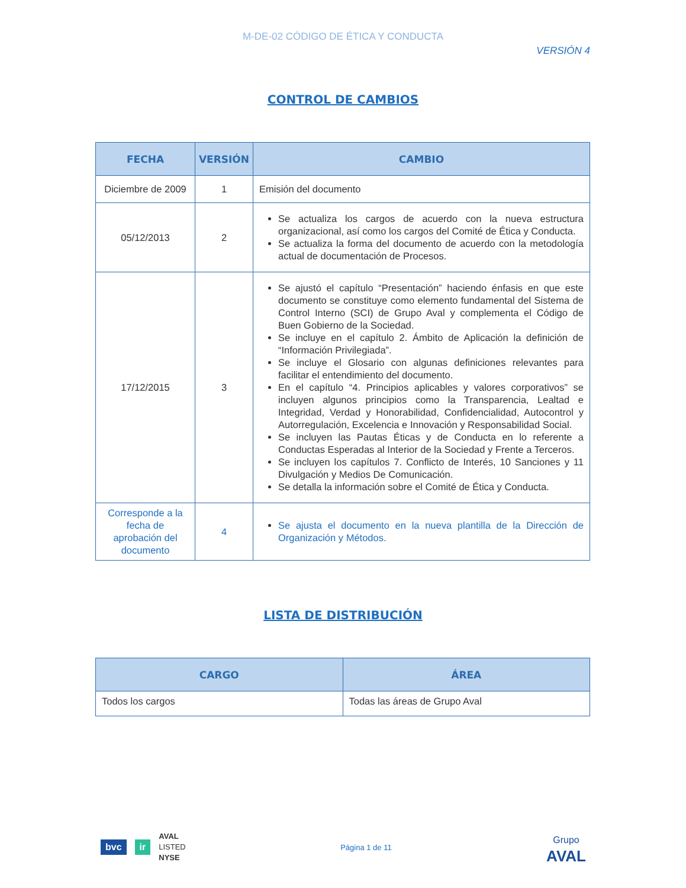M-DE-02 CÓDIGO DE ÉTICA Y CONDUCTA
VERSIÓN 4
CONTROL DE CAMBIOS
| FECHA | VERSIÓN | CAMBIO |
| --- | --- | --- |
| Diciembre de 2009 | 1 | Emisión del documento |
| 05/12/2013 | 2 | Se actualiza los cargos de acuerdo con la nueva estructura organizacional, así como los cargos del Comité de Ética y Conducta. Se actualiza la forma del documento de acuerdo con la metodología actual de documentación de Procesos. |
| 17/12/2015 | 3 | Se ajustó el capítulo “Presentación” haciendo énfasis en que este documento se constituye como elemento fundamental del Sistema de Control Interno (SCI) de Grupo Aval y complementa el Código de Buen Gobierno de la Sociedad. Se incluye en el capítulo 2. Ámbito de Aplicación la definición de “Información Privilegiada”. Se incluye el Glosario con algunas definiciones relevantes para facilitar el entendimiento del documento. En el capítulo “4. Principios aplicables y valores corporativos” se incluyen algunos principios como la Transparencia, Lealtad e Integridad, Verdad y Honorabilidad, Confidencialidad, Autocontrol y Autorregulación, Excelencia e Innovación y Responsabilidad Social. Se incluyen las Pautas Éticas y de Conducta en lo referente a Conductas Esperadas al Interior de la Sociedad y Frente a Terceros. Se incluyen los capítulos 7. Conflicto de Interés, 10 Sanciones y 11 Divulgación y Medios De Comunicación. Se detalla la información sobre el Comité de Ética y Conducta. |
| Corresponde a la fecha de aprobación del documento | 4 | Se ajusta el documento en la nueva plantilla de la Dirección de Organización y Métodos. |
LISTA DE DISTRIBUCIÓN
| CARGO | ÁREA |
| --- | --- |
| Todos los cargos | Todas las áreas de Grupo Aval |
bvc ir AVAL
LISTED
NYSE
Página 1 de 11
Grupo
AVAL